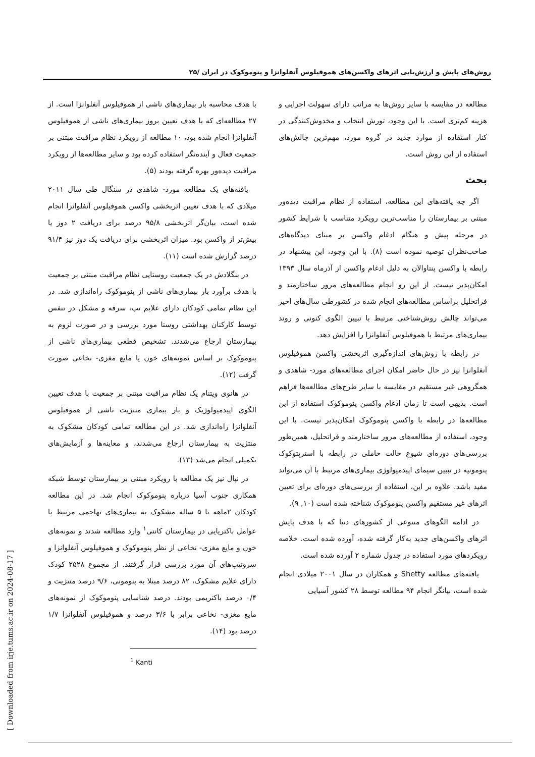روش‌های پایش و ارزش‌یابی اثرهای واکسن‌های هموفیلوس آنفلوانزا و پنوموکوک در ایران /۲۵
مطالعه در مقایسه با سایر روش‌ها به مراتب دارای سهولت اجرایی و هزینه کم‌تری است. با این وجود، تورش انتخاب و مخدوش‌کنندگی در کنار استفاده از موارد جدید در گروه مورد، مهم‌ترین چالش‌های استفاده از این روش است.
بحث
اگر چه یافته‌های این مطالعه، استفاده از نظام مراقبت دیده‌ور مبتنی بر بیمارستان را مناسب‌ترین رویکرد متناسب با شرایط کشور در مرحله پیش و هنگام ادغام واکسن بر مبنای دیدگاه‌های صاحب‌نظران توصیه نموده است (۸). با این وجود، این پیشنهاد در رابطه با واکسن پنتاوالان به دلیل ادغام واکسن از آذرماه سال ۱۳۹۳ امکان‌پذیر نیست. از این رو انجام مطالعه‌های مرور ساختارمند و فراتحلیل براساس مطالعه‌های انجام شده در کشورطی سال‌های اخیر می‌تواند چالش روش‌شناختی مرتبط با تبیین الگوی کنونی و روند بیماری‌های مرتبط با هموفیلوس آنفلوانزا را افزایش دهد.
در رابطه با روش‌های اندازه‌گیری اثربخشی واکسن هموفیلوس آنفلوانزا نیز در حال حاضر امکان اجرای مطالعه‌های مورد- شاهدی و همگروهی غیر مستقیم در مقایسه با سایر طرح‌های مطالعه‌ها فراهم است. بدیهی است تا زمان ادغام واکسن پنوموکوک استفاده از این مطالعه‌ها در رابطه با واکسن پنوموکوک امکان‌پذیر نیست. با این وجود، استفاده از مطالعه‌های مرور ساختارمند و فراتحلیل، همین‌طور بررسی‌های دوره‌ای شیوع حالت حاملی در رابطه با استرپتوکوک پنومونیه در تبیین سیمای اپیدمیولوژی بیماری‌های مرتبط با آن می‌تواند مفید باشد. علاوه بر این، استفاده از بررسی‌های دوره‌ای برای تعیین اثرهای غیر مستقیم واکسن پنوموکوک شناخته شده است (۱۰, ۹).
در ادامه الگوهای متنوعی از کشورهای دنیا که با هدف پایش اثرهای واکسن‌های جدید به‌کار گرفته شده، آورده شده است. خلاصه رویکردهای مورد استفاده در جدول شماره ۲ آورده شده است.
یافته‌های مطالعه Shetty و همکاران در سال ۲۰۰۱ میلادی انجام شده است، بیانگر انجام ۹۴ مطالعه توسط ۲۸ کشور آسیایی
با هدف محاسبه بار بیماری‌های ناشی از هموفیلوس آنفلوانزا است. از ۲۷ مطالعه‌ای که با هدف تعیین بروز بیماری‌های ناشی از هموفیلوس آنفلوانزا انجام شده بود، ۱۰ مطالعه از رویکرد نظام مراقبت مبتنی بر جمعیت فعال و آینده‌نگر استفاده کرده بود و سایر مطالعه‌ها از رویکرد مراقبت دیده‌ور بهره گرفته بودند (۵).
یافته‌های یک مطالعه مورد- شاهدی در سنگال طی سال ۲۰۱۱ میلادی که با هدف تعیین اثربخشی واکسن هموفیلوس آنفلوانزا انجام شده است، بیان‌گر اثربخشی ۹۵/۸ درصد برای دریافت ۲ دوز یا بیش‌تر از واکسن بود. میزان اثربخشی برای دریافت یک دوز نیز ۹۱/۴ درصد گزارش شده است (۱۱).
در بنگلادش در یک جمعیت روستایی نظام مراقبت مبتنی بر جمعیت با هدف برآورد بار بیماری‌های ناشی از پنوموکوک راه‌اندازی شد. در این نظام تمامی کودکان دارای علایم تب، سرفه و مشکل در تنفس توسط کارکنان بهداشتی روستا مورد بررسی و در صورت لزوم به بیمارستان ارجاع می‌شدند. تشخیص قطعی بیماری‌های ناشی از پنوموکوک بر اساس نمونه‌های خون یا مایع مغزی- نخاعی صورت گرفت (۱۲).
در هانوی ویتنام یک نظام مراقبت مبتنی بر جمعیت با هدف تعیین الگوی اپیدمیولوژیک و بار بیماری منتژیت ناشی از هموفیلوس آنفلوانزا راه‌اندازی شد. در این مطالعه تمامی کودکان مشکوک به منتژیت به بیمارستان ارجاع می‌شدند، و معاینه‌ها و آزمایش‌های تکمیلی انجام می‌شد (۱۳).
در نپال نیز یک مطالعه با رویکرد مبتنی بر بیمارستان توسط شبکه همکاری جنوب آسیا درباره پنوموکوک انجام شد. در این مطالعه کودکان ۲ماهه تا ۵ ساله مشکوک به بیماری‌های تهاجمی مرتبط با عوامل باکتریایی در بیمارستان کانتی<sup>۱</sup> وارد مطالعه شدند و نمونه‌های خون و مایع مغزی- نخاعی از نظر پنوموکوک و هموفیلوس آنفلوانزا و سروتیپ‌های آن مورد بررسی قرار گرفتند. از مجموع ۲۵۲۸ کودک دارای علایم مشکوک، ۸۲ درصد مبتلا به پنومونی، ۹/۶ درصد منتژیت و ۰/۴ درصد باکتریمی بودند. درصد شناسایی پنوموکوک از نمونه‌های مایع مغزی- نخاعی برابر با ۳/۶ درصد و هموفیلوس آنفلوانزا ۱/۷ درصد بود (۱۴).
<sup>1</sup> Kanti
[ Downloaded from irje.tums.ac.ir on 2024-08-17 ]